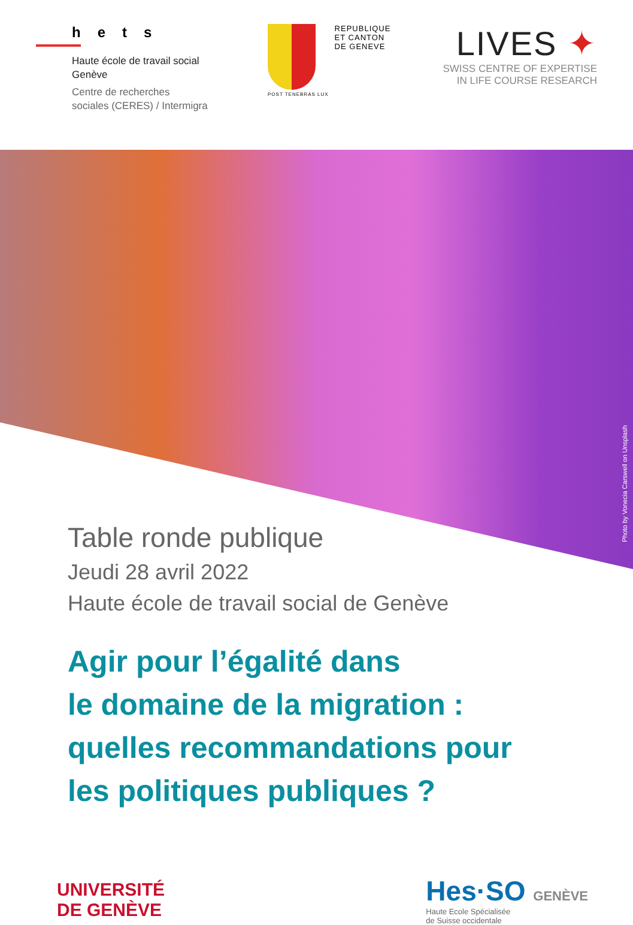hets
Haute école de travail social
Genève
Centre de recherches
sociales (CERES) / Intermigra
POST TENEBRAS LUX
REPUBLIQUE
ET CANTON
DE GENEVE
LIVES ✦
SWISS CENTRE OF EXPERTISE
IN LIFE COURSE RESEARCH
Photo by Vonecia Carswell on Unsplash
Table ronde publique
Jeudi 28 avril 2022
Haute école de travail social de Genève
Agir pour l’égalité dans
le domaine de la migration :
quelles recommandations pour
les politiques publiques ?
UNIVERSITÉ
DE GENÈVE
Hes·SO GENÈVE
Haute Ecole Spécialisée
de Suisse occidentale